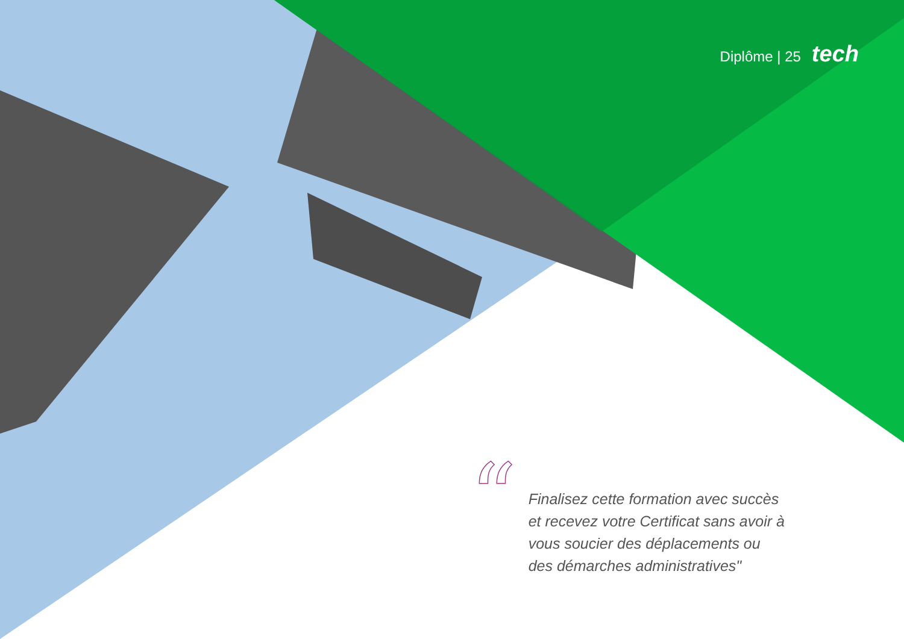Diplôme | 25 tech
“
Finalisez cette formation avec succès et recevez votre Certificat sans avoir à vous soucier des déplacements ou des démarches administratives"